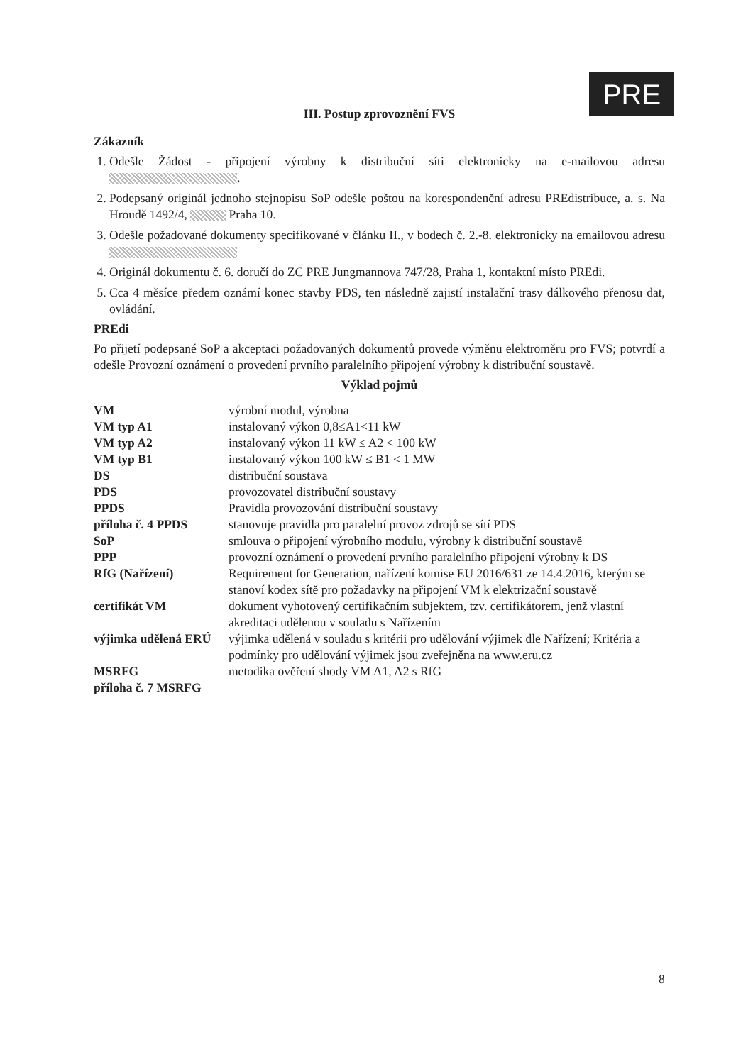PRE
III. Postup zprovoznění FVS
Zákazník
1. Odešle Žádost - připojení výrobny k distribuční síti elektronicky na e-mailovou adresu .
2. Podepsaný originál jednoho stejnopisu SoP odešle poštou na korespondenční adresu PREdistribuce, a. s. Na Hroudě 1492/4, Praha 10.
3. Odešle požadované dokumenty specifikované v článku II., v bodech č. 2.-8. elektronicky na emailovou adresu
4. Originál dokumentu č. 6. doručí do ZC PRE Jungmannova 747/28, Praha 1, kontaktní místo PREdi.
5. Cca 4 měsíce předem oznámí konec stavby PDS, ten následně zajistí instalační trasy dálkového přenosu dat, ovládání.
PREdi
Po přijetí podepsané SoP a akceptaci požadovaných dokumentů provede výměnu elektroměru pro FVS; potvrdí a odešle Provozní oznámení o provedení prvního paralelního připojení výrobny k distribuční soustavě.
Výklad pojmů
| VM | výrobní modul, výrobna |
| VM typ A1 | instalovaný výkon 0,8≤A1<11 kW |
| VM typ A2 | instalovaný výkon 11 kW ≤ A2 < 100 kW |
| VM typ B1 | instalovaný výkon 100 kW ≤ B1 < 1 MW |
| DS | distribuční soustava |
| PDS | provozovatel distribuční soustavy |
| PPDS | Pravidla provozování distribuční soustavy |
| příloha č. 4 PPDS | stanovuje pravidla pro paralelní provoz zdrojů se sítí PDS |
| SoP | smlouva o připojení výrobního modulu, výrobny k distribuční soustavě |
| PPP | provozní oznámení o provedení prvního paralelního připojení výrobny k DS |
| RfG (Nařízení) | Requirement for Generation, nařízení komise EU 2016/631 ze 14.4.2016, kterým se stanoví kodex sítě pro požadavky na připojení VM k elektrizační soustavě |
| certifikát VM | dokument vyhotovený certifikačním subjektem, tzv. certifikátorem, jenž vlastní akreditaci udělenou v souladu s Nařízením |
| výjimka udělená ERÚ | výjimka udělená v souladu s kritérii pro udělování výjimek dle Nařízení; Kritéria a podmínky pro udělování výjimek jsou zveřejněna na www.eru.cz |
| MSRFG | metodika ověření shody VM A1, A2 s RfG |
| příloha č. 7 MSRFG | |
8